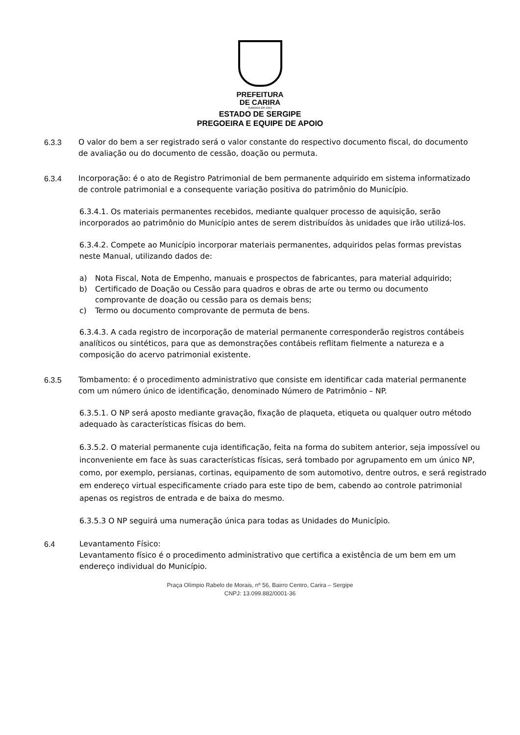PREFEITURA
DE CARIRA
FUNDADA EM 1953
ESTADO DE SERGIPE
PREGOEIRA E EQUIPE DE APOIO
6.3.3 O valor do bem a ser registrado será o valor constante do respectivo documento fiscal, do documento de avaliação ou do documento de cessão, doação ou permuta.
6.3.4 Incorporação: é o ato de Registro Patrimonial de bem permanente adquirido em sistema informatizado de controle patrimonial e a consequente variação positiva do patrimônio do Município.
6.3.4.1. Os materiais permanentes recebidos, mediante qualquer processo de aquisição, serão incorporados ao patrimônio do Município antes de serem distribuídos às unidades que irão utilizá-los.
6.3.4.2. Compete ao Município incorporar materiais permanentes, adquiridos pelas formas previstas neste Manual, utilizando dados de:
a) Nota Fiscal, Nota de Empenho, manuais e prospectos de fabricantes, para material adquirido;
b) Certificado de Doação ou Cessão para quadros e obras de arte ou termo ou documento comprovante de doação ou cessão para os demais bens;
c) Termo ou documento comprovante de permuta de bens.
6.3.4.3. A cada registro de incorporação de material permanente corresponderão registros contábeis analíticos ou sintéticos, para que as demonstrações contábeis reflitam fielmente a natureza e a composição do acervo patrimonial existente.
6.3.5 Tombamento: é o procedimento administrativo que consiste em identificar cada material permanente com um número único de identificação, denominado Número de Patrimônio – NP.
6.3.5.1. O NP será aposto mediante gravação, fixação de plaqueta, etiqueta ou qualquer outro método adequado às características físicas do bem.
6.3.5.2. O material permanente cuja identificação, feita na forma do subitem anterior, seja impossível ou inconveniente em face às suas características físicas, será tombado por agrupamento em um único NP, como, por exemplo, persianas, cortinas, equipamento de som automotivo, dentre outros, e será registrado em endereço virtual especificamente criado para este tipo de bem, cabendo ao controle patrimonial apenas os registros de entrada e de baixa do mesmo.
6.3.5.3 O NP seguirá uma numeração única para todas as Unidades do Município.
6.4 Levantamento Físico:
Levantamento físico é o procedimento administrativo que certifica a existência de um bem em um endereço individual do Município.
Praça Olímpio Rabelo de Morais, nº 56, Bairro Centro, Carira – Sergipe
CNPJ: 13.099.882/0001-36